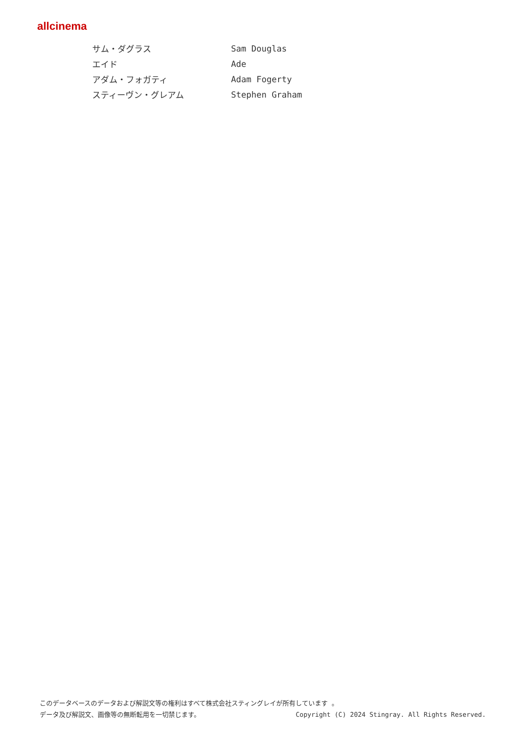allcinema
| サム・ダグラス | Sam Douglas |
| エイド | Ade |
| アダム・フォガティ | Adam Fogerty |
| スティーヴン・グレアム | Stephen Graham |
このデータベースのデータおよび解説文等の権利はすべて株式会社スティングレイが所有しています 。
データ及び解説文、画像等の無断転用を一切禁じます。 Copyright (C) 2024 Stingray. All Rights Reserved.